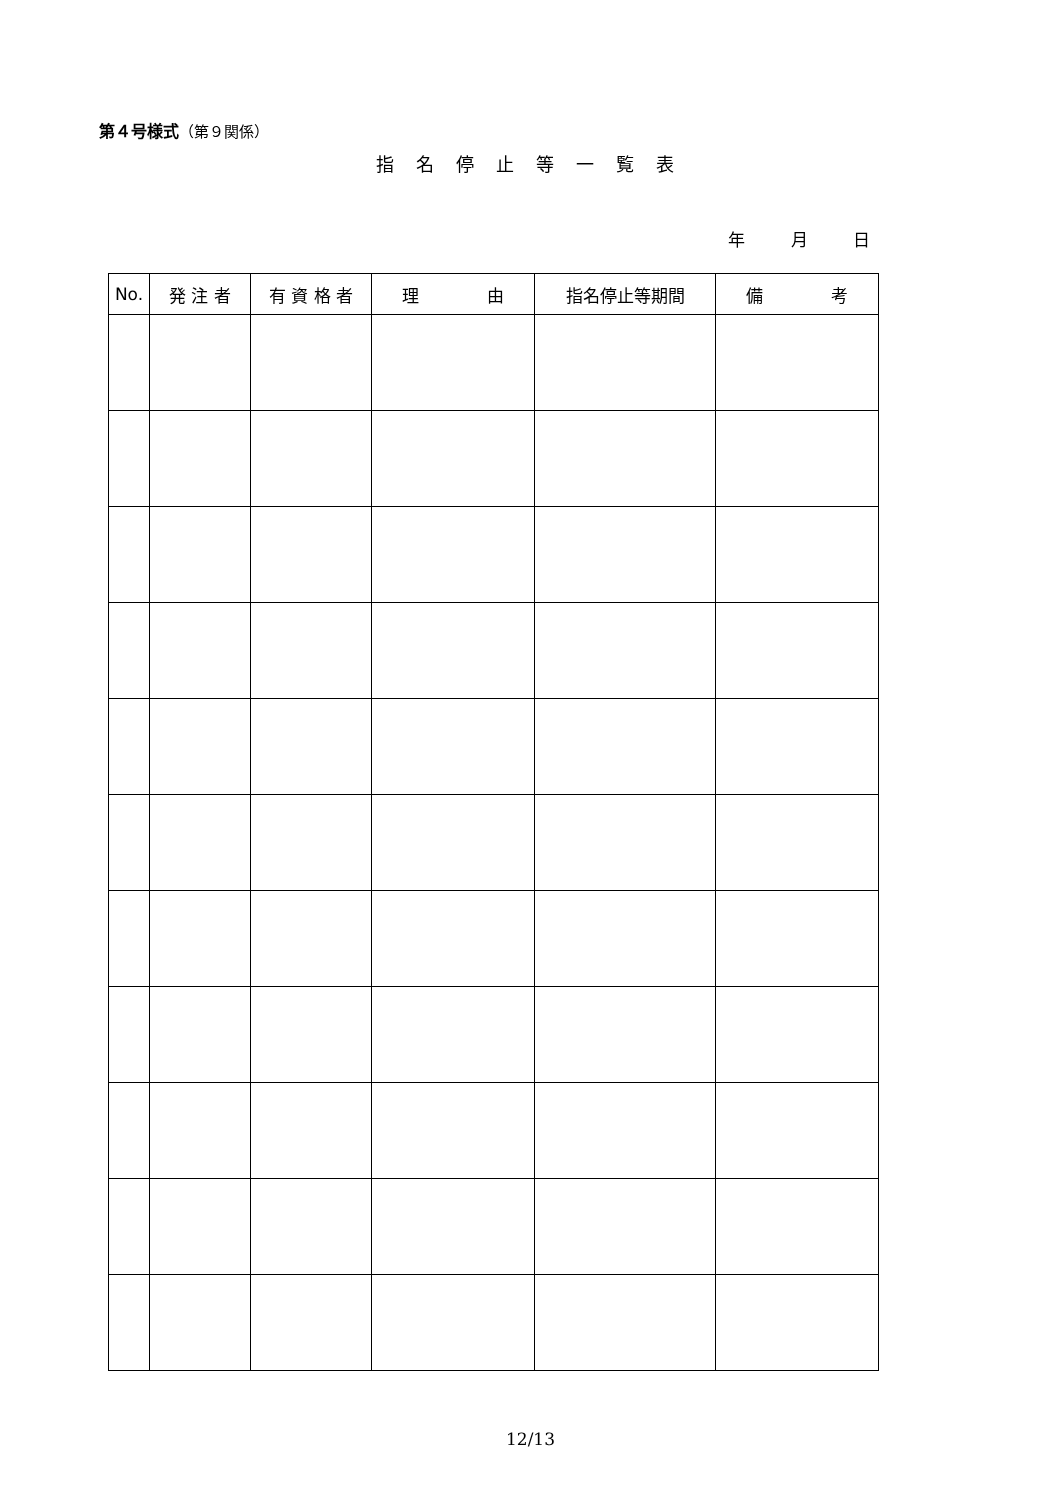第４号様式（第９関係）
指名停止等一覧表
年 月 日
| No. | 発 注 者 | 有 資 格 者 | 理 由 | 指名停止等期間 | 備 考 |
| --- | --- | --- | --- | --- | --- |
12/13